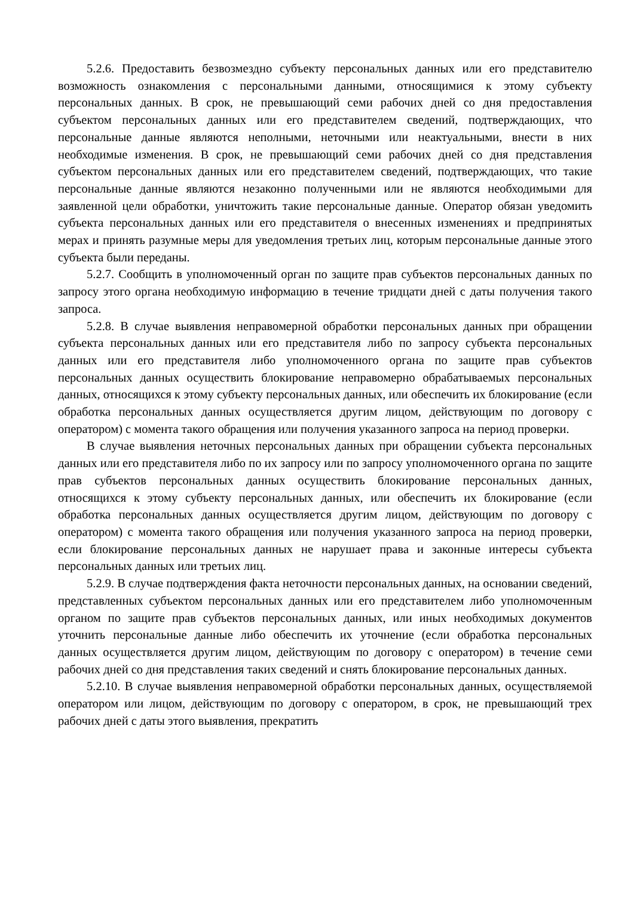5.2.6. Предоставить безвозмездно субъекту персональных данных или его представителю возможность ознакомления с персональными данными, относящимися к этому субъекту персональных данных. В срок, не превышающий семи рабочих дней со дня предоставления субъектом персональных данных или его представителем сведений, подтверждающих, что персональные данные являются неполными, неточными или неактуальными, внести в них необходимые изменения. В срок, не превышающий семи рабочих дней со дня представления субъектом персональных данных или его представителем сведений, подтверждающих, что такие персональные данные являются незаконно полученными или не являются необходимыми для заявленной цели обработки, уничтожить такие персональные данные. Оператор обязан уведомить субъекта персональных данных или его представителя о внесенных изменениях и предпринятых мерах и принять разумные меры для уведомления третьих лиц, которым персональные данные этого субъекта были переданы.
5.2.7. Сообщить в уполномоченный орган по защите прав субъектов персональных данных по запросу этого органа необходимую информацию в течение тридцати дней с даты получения такого запроса.
5.2.8. В случае выявления неправомерной обработки персональных данных при обращении субъекта персональных данных или его представителя либо по запросу субъекта персональных данных или его представителя либо уполномоченного органа по защите прав субъектов персональных данных осуществить блокирование неправомерно обрабатываемых персональных данных, относящихся к этому субъекту персональных данных, или обеспечить их блокирование (если обработка персональных данных осуществляется другим лицом, действующим по договору с оператором) с момента такого обращения или получения указанного запроса на период проверки.
В случае выявления неточных персональных данных при обращении субъекта персональных данных или его представителя либо по их запросу или по запросу уполномоченного органа по защите прав субъектов персональных данных осуществить блокирование персональных данных, относящихся к этому субъекту персональных данных, или обеспечить их блокирование (если обработка персональных данных осуществляется другим лицом, действующим по договору с оператором) с момента такого обращения или получения указанного запроса на период проверки, если блокирование персональных данных не нарушает права и законные интересы субъекта персональных данных или третьих лиц.
5.2.9. В случае подтверждения факта неточности персональных данных, на основании сведений, представленных субъектом персональных данных или его представителем либо уполномоченным органом по защите прав субъектов персональных данных, или иных необходимых документов уточнить персональные данные либо обеспечить их уточнение (если обработка персональных данных осуществляется другим лицом, действующим по договору с оператором) в течение семи рабочих дней со дня представления таких сведений и снять блокирование персональных данных.
5.2.10. В случае выявления неправомерной обработки персональных данных, осуществляемой оператором или лицом, действующим по договору с оператором, в срок, не превышающий трех рабочих дней с даты этого выявления, прекратить